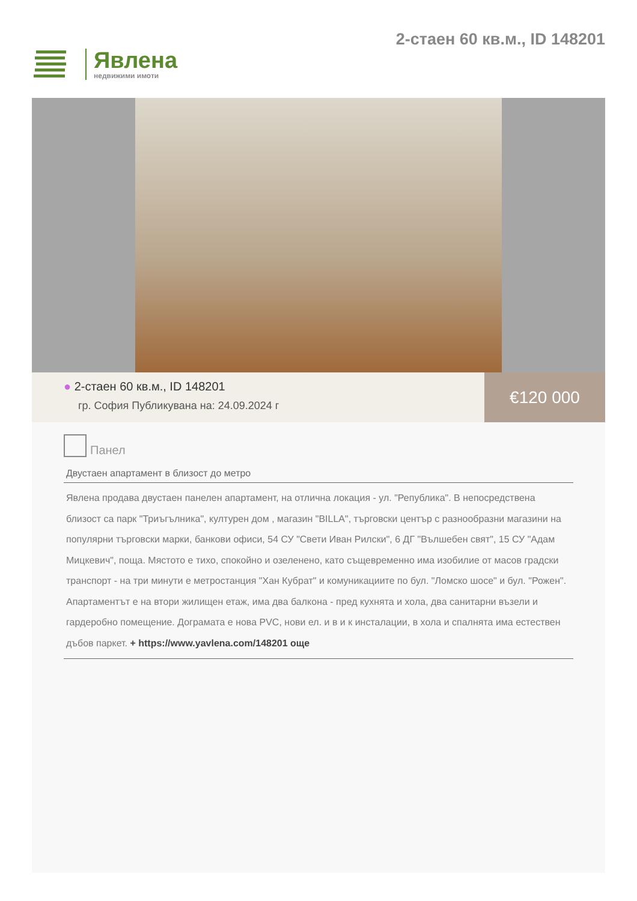Явлена
недвижими имоти
2-стаен 60 кв.м., ID 148201
● 2-стаен 60 кв.м., ID 148201
гр. София Публикувана на: 24.09.2024 г
€120 000
Панел
Двустаен апартамент в близост до метро
Явлена продава двустаен панелен апартамент, на отлична локация - ул. "Република". В непосредствена близост са парк "Триъгълника", културен дом , магазин "BILLA", търговски център с разнообразни магазини на популярни търговски марки, банкови офиси, 54 СУ "Свети Иван Рилски", 6 ДГ "Вълшебен свят", 15 СУ "Адам Мицкевич", поща. Мястото е тихо, спокойно и озеленено, като същевременно има изобилие от масов градски транспорт - на три минути е метростанция "Хан Кубрат" и комуникациите по бул. "Ломско шосе" и бул. "Рожен". Апартаментът е на втори жилищен етаж, има два балкона - пред кухнята и хола, два санитарни възели и гардеробно помещение. Дограмата е нова PVC, нови ел. и в и к инсталации, в хола и спалнята има естествен дъбов паркет. + https://www.yavlena.com/148201 още